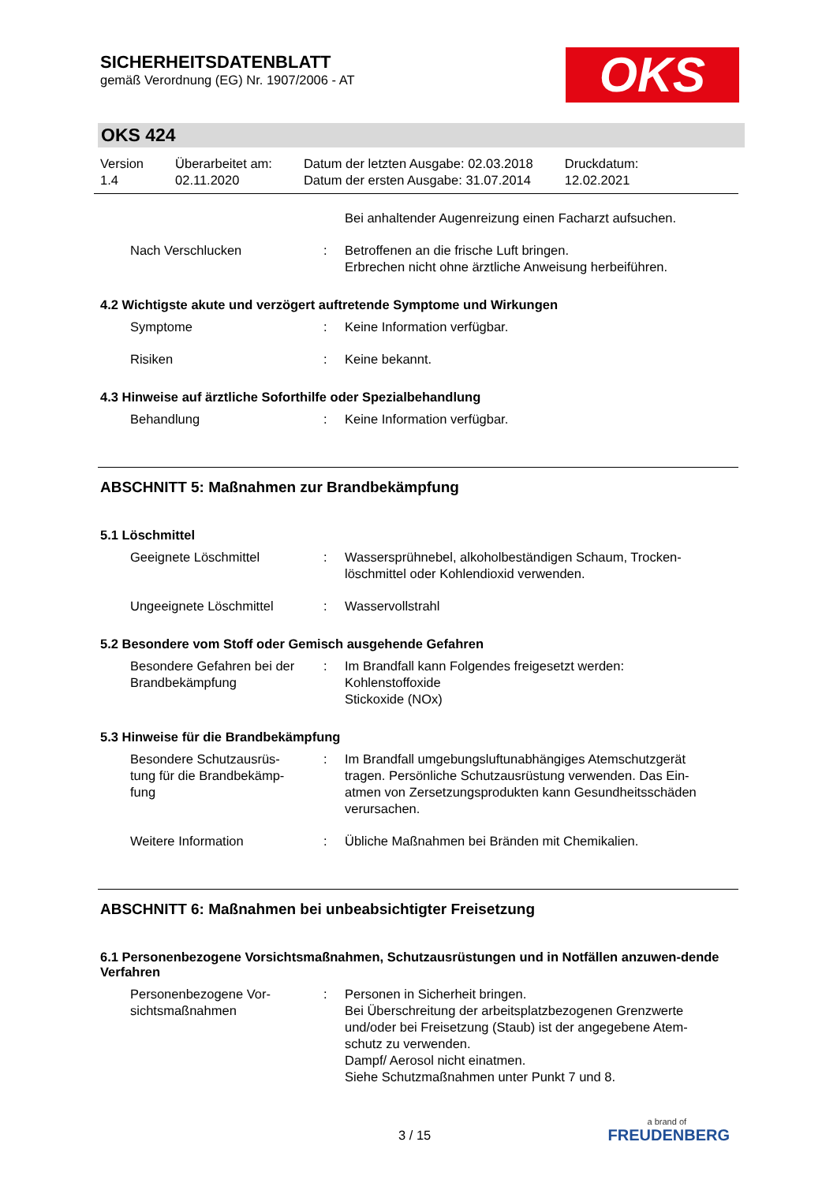SICHERHEITSDATENBLATT
gemäß Verordnung (EG) Nr. 1907/2006 - AT
OKS
OKS 424
Version
1.4
Überarbeitet am:
02.11.2020
Datum der letzten Ausgabe: 02.03.2018
Datum der ersten Ausgabe: 31.07.2014
Druckdatum:
12.02.2021
Bei anhaltender Augenreizung einen Facharzt aufsuchen.
Nach Verschlucken : Betroffenen an die frische Luft bringen.
Erbrechen nicht ohne ärztliche Anweisung herbeiführen.
4.2 Wichtigste akute und verzögert auftretende Symptome und Wirkungen
Symptome : Keine Information verfügbar.
Risiken : Keine bekannt.
4.3 Hinweise auf ärztliche Soforthilfe oder Spezialbehandlung
Behandlung : Keine Information verfügbar.
ABSCHNITT 5: Maßnahmen zur Brandbekämpfung
5.1 Löschmittel
Geeignete Löschmittel : Wassersprühnebel, alkoholbeständigen Schaum, Trocken-löschmittel oder Kohlendioxid verwenden.
Ungeeignete Löschmittel : Wasservollstrahl
5.2 Besondere vom Stoff oder Gemisch ausgehende Gefahren
Besondere Gefahren bei der Brandbekämpfung
: Im Brandfall kann Folgendes freigesetzt werden:
Kohlenstoffoxide
Stickoxide (NOx)
5.3 Hinweise für die Brandbekämpfung
Besondere Schutzausrüs-
tung für die Brandbekämp-
fung
: Im Brandfall umgebungsluftunabhängiges Atemschutzgerät tragen. Persönliche Schutzausrüstung verwenden. Das Ein-atmen von Zersetzungsprodukten kann Gesundheitsschäden verursachen.
Weitere Information : Übliche Maßnahmen bei Bränden mit Chemikalien.
ABSCHNITT 6: Maßnahmen bei unbeabsichtigter Freisetzung
6.1 Personenbezogene Vorsichtsmaßnahmen, Schutzausrüstungen und in Notfällen anzuwen-dende Verfahren
Personenbezogene Vor-
sichtsmaßnahmen
: Personen in Sicherheit bringen.
Bei Überschreitung der arbeitsplatzbezogenen Grenzwerte und/oder bei Freisetzung (Staub) ist der angegebene Atem-schutz zu verwenden.
Dampf/ Aerosol nicht einatmen.
Siehe Schutzmaßnahmen unter Punkt 7 und 8.
3 / 15
a brand of
FREUDENBERG